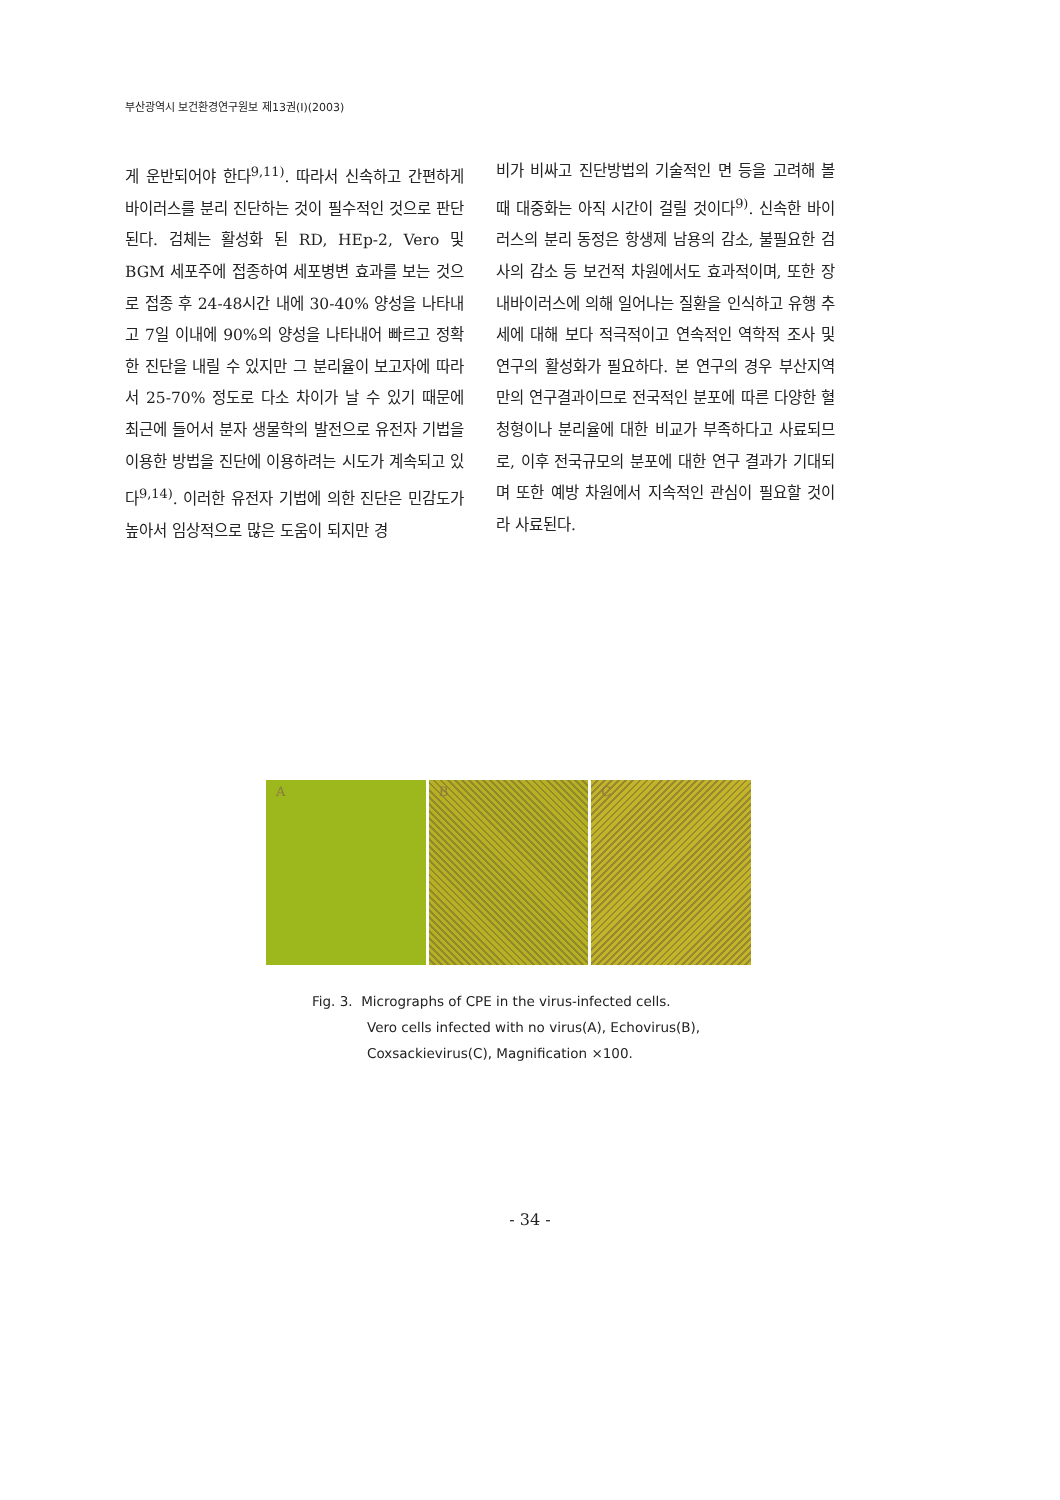부산광역시 보건환경연구원보 제13권(I)(2003)
게 운반되어야 한다<sup>9,11)</sup>. 따라서 신속하고 간편하게 바이러스를 분리 진단하는 것이 필수적인 것으로 판단된다. 검체는 활성화 된 RD, HEp-2, Vero 및 BGM 세포주에 접종하여 세포병변 효과를 보는 것으로 접종 후 24-48시간 내에 30-40% 양성을 나타내고 7일 이내에 90%의 양성을 나타내어 빠르고 정확한 진단을 내릴 수 있지만 그 분리율이 보고자에 따라서 25-70% 정도로 다소 차이가 날 수 있기 때문에 최근에 들어서 분자 생물학의 발전으로 유전자 기법을 이용한 방법을 진단에 이용하려는 시도가 계속되고 있다<sup>9,14)</sup>. 이러한 유전자 기법에 의한 진단은 민감도가 높아서 임상적으로 많은 도움이 되지만 경
비가 비싸고 진단방법의 기술적인 면 등을 고려해 볼 때 대중화는 아직 시간이 걸릴 것이다<sup>9)</sup>. 신속한 바이러스의 분리 동정은 항생제 남용의 감소, 불필요한 검사의 감소 등 보건적 차원에서도 효과적이며, 또한 장내바이러스에 의해 일어나는 질환을 인식하고 유행 추세에 대해 보다 적극적이고 연속적인 역학적 조사 및 연구의 활성화가 필요하다. 본 연구의 경우 부산지역만의 연구결과이므로 전국적인 분포에 따른 다양한 혈청형이나 분리율에 대한 비교가 부족하다고 사료되므로, 이후 전국규모의 분포에 대한 연구 결과가 기대되며 또한 예방 차원에서 지속적인 관심이 필요할 것이라 사료된다.
A B C
Fig. 3. Micrographs of CPE in the virus-infected cells.
Vero cells infected with no virus(A), Echovirus(B),
Coxsackievirus(C), Magnification ×100.
- 34 -